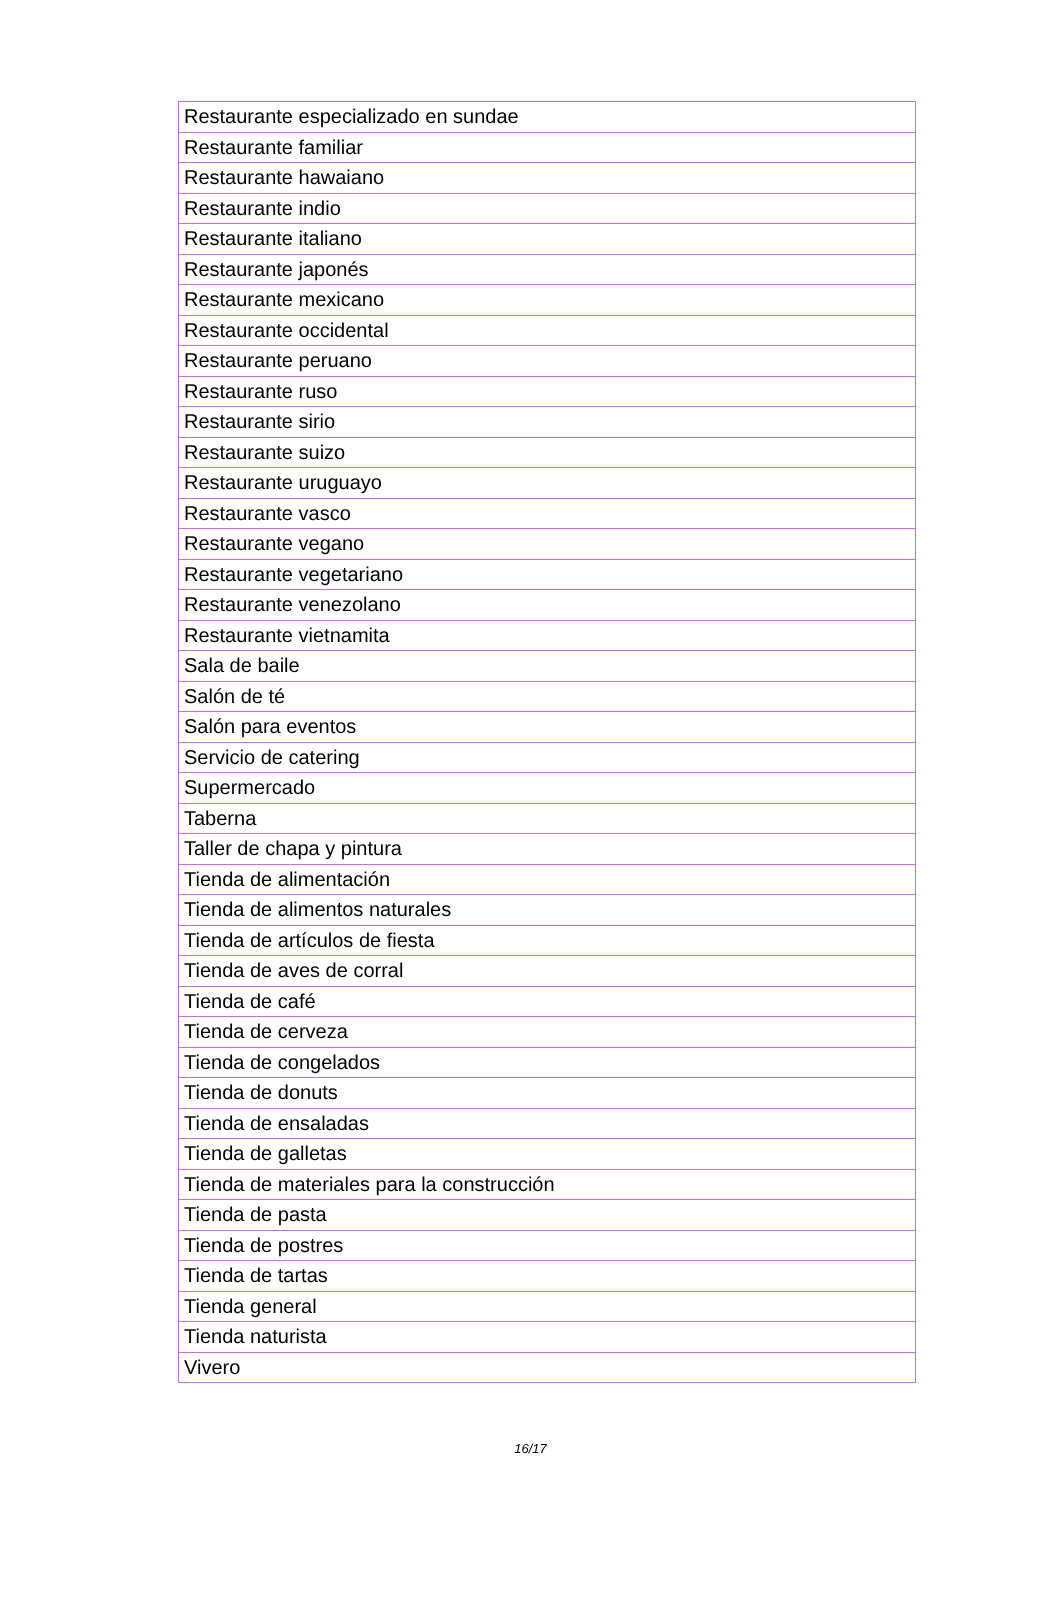| Restaurante especializado en sundae |
| Restaurante familiar |
| Restaurante hawaiano |
| Restaurante indio |
| Restaurante italiano |
| Restaurante japonés |
| Restaurante mexicano |
| Restaurante occidental |
| Restaurante peruano |
| Restaurante ruso |
| Restaurante sirio |
| Restaurante suizo |
| Restaurante uruguayo |
| Restaurante vasco |
| Restaurante vegano |
| Restaurante vegetariano |
| Restaurante venezolano |
| Restaurante vietnamita |
| Sala de baile |
| Salón de té |
| Salón para eventos |
| Servicio de catering |
| Supermercado |
| Taberna |
| Taller de chapa y pintura |
| Tienda de alimentación |
| Tienda de alimentos naturales |
| Tienda de artículos de fiesta |
| Tienda de aves de corral |
| Tienda de café |
| Tienda de cerveza |
| Tienda de congelados |
| Tienda de donuts |
| Tienda de ensaladas |
| Tienda de galletas |
| Tienda de materiales para la construcción |
| Tienda de pasta |
| Tienda de postres |
| Tienda de tartas |
| Tienda general |
| Tienda naturista |
| Vivero |
16/17